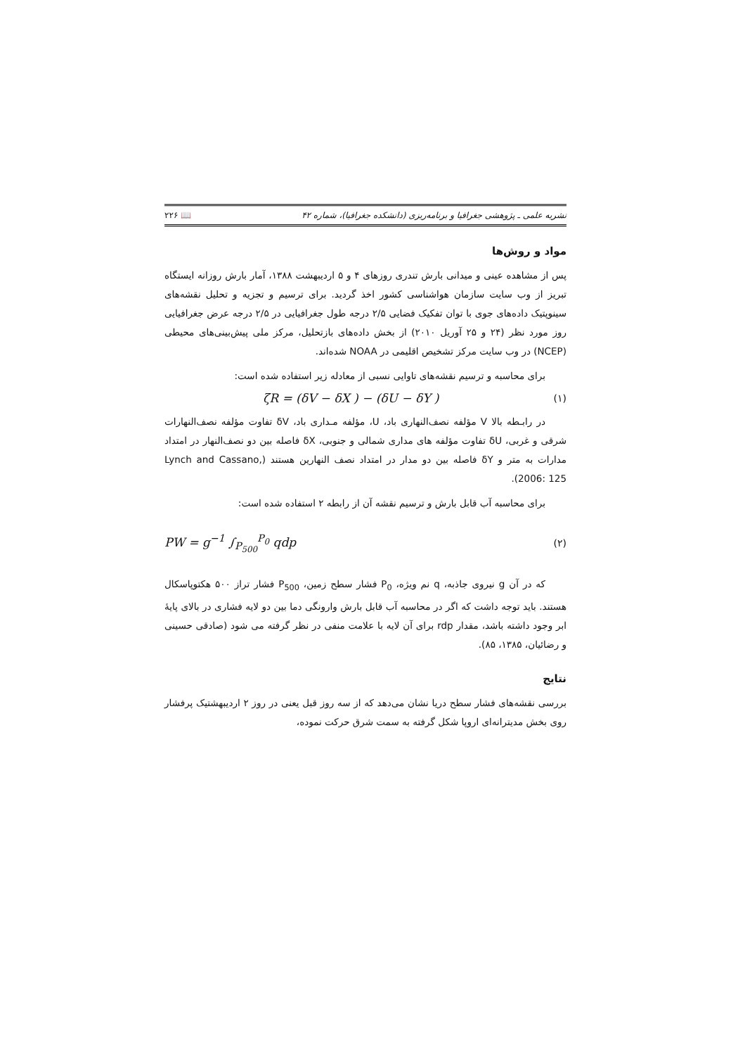نشریه علمی ـ پژوهشی جغرافیا و برنامه‌ریزی (دانشکده جغرافیا)، شماره ۴۲ 📖 ۲۲۶
مواد و روش‌ها
پس از مشاهده عینی و میدانی بارش تندری روزهای ۴ و ۵ اردیبهشت ۱۳۸۸، آمار بارش روزانه ایستگاه تبریز از وب سایت سازمان هواشناسی کشور اخذ گردید. برای ترسیم و تجزیه و تحلیل نقشه‌های سینوپتیک داده‌های جوی با توان تفکیک فضایی ۲/۵ درجه طول جغرافیایی در ۲/۵ درجه عرض جغرافیایی روز مورد نظر (۲۴ و ۲۵ آوریل ۲۰۱۰) از بخش داده‌های بازتحلیل، مرکز ملی پیش‌بینی‌های محیطی (NCEP) در وب سایت مرکز تشخیص اقلیمی در NOAA شده‌اند.
برای محاسبه و ترسیم نقشه‌های تاوایی نسبی از معادله زیر استفاده شده است:
(۱) ζR = (δV − δX ) − (δU − δY )
در رابـطه بالا V مؤلفه نصف‌النهاری باد، U، مؤلفه مـداری باد، δV تفاوت مؤلفه نصف‌النهارات شرقی و غربی، δU تفاوت مؤلفه های مداری شمالی و جنوبی، δX فاصله بین دو نصف‌النهار در امتداد مدارات به متر و δY فاصله بین دو مدار در امتداد نصف النهارین هستند (Lynch and Cassano, 2006: 125).
برای محاسبه آب قابل بارش و ترسیم نقشه آن از رابطه ۲ استفاده شده است:
(۲) PW = g<sup>−1</sup> ∫<sub>P<sub>500</sub></sub><sup>P<sub>0</sub></sup> qdp
که در آن g نیروی جاذبه، q نم ویژه، P<sub>0</sub> فشار سطح زمین، P<sub>500</sub> فشار تراز ۵۰۰ هکتوپاسکال هستند. باید توجه داشت که اگر در محاسبه آب قابل بارش وارونگی دما بین دو لایه فشاری در بالای پایهٔ ابر وجود داشته باشد، مقدار rdp برای آن لایه با علامت منفی در نظر گرفته می شود (صادقی حسینی و رضائیان، ۱۳۸۵، ۸۵).
نتایج
بررسی نقشه‌های فشار سطح دریا نشان می‌دهد که از سه روز قبل یعنی در روز ۲ اردیبهشتیک پرفشار روی بخش مدیترانه‌ای اروپا شکل گرفته به سمت شرق حرکت نموده،